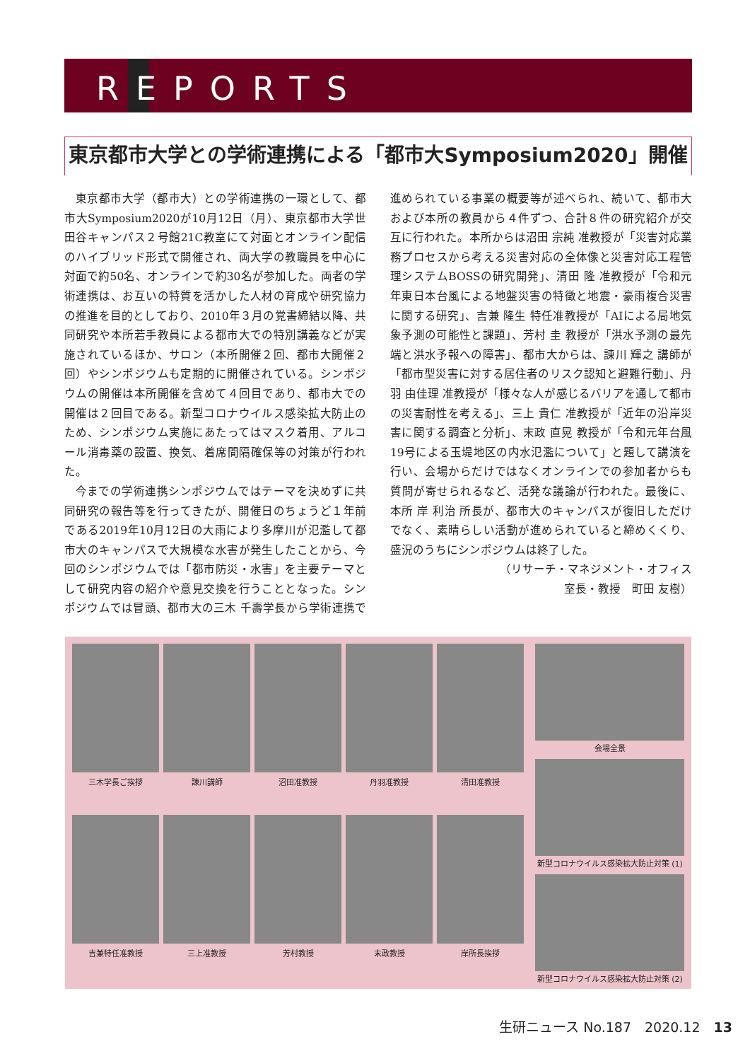REPORTS
東京都市大学との学術連携による「都市大Symposium2020」開催
東京都市大学（都市大）との学術連携の一環として、都市大Symposium2020が10月12日（月）、東京都市大学世田谷キャンパス２号館21C教室にて対面とオンライン配信のハイブリッド形式で開催され、両大学の教職員を中心に対面で約50名、オンラインで約30名が参加した。両者の学術連携は、お互いの特質を活かした人材の育成や研究協力の推進を目的としており、2010年３月の覚書締結以降、共同研究や本所若手教員による都市大での特別講義などが実施されているほか、サロン（本所開催２回、都市大開催２回）やシンポジウムも定期的に開催されている。シンポジウムの開催は本所開催を含めて４回目であり、都市大での開催は２回目である。新型コロナウイルス感染拡大防止のため、シンポジウム実施にあたってはマスク着用、アルコール消毒薬の設置、換気、着席間隔確保等の対策が行われた。
今までの学術連携シンポジウムではテーマを決めずに共同研究の報告等を行ってきたが、開催日のちょうど１年前である2019年10月12日の大雨により多摩川が氾濫して都市大のキャンパスで大規模な水害が発生したことから、今回のシンポジウムでは「都市防災・水害」を主要テーマとして研究内容の紹介や意見交換を行うこととなった。シンポジウムでは冒頭、都市大の三木 千壽学長から学術連携で進められている事業の概要等が述べられ、続いて、都市大および本所の教員から４件ずつ、合計８件の研究紹介が交互に行われた。本所からは沼田 宗純 准教授が「災害対応業務プロセスから考える災害対応の全体像と災害対応工程管理システムBOSSの研究開発」、清田 隆 准教授が「令和元年東日本台風による地盤災害の特徴と地震・豪雨複合災害に関する研究」、吉兼 隆生 特任准教授が「AIによる局地気象予測の可能性と課題」、芳村 圭 教授が「洪水予測の最先端と洪水予報への障害」、都市大からは、諌川 輝之 講師が「都市型災害に対する居住者のリスク認知と避難行動」、丹羽 由佳理 准教授が「様々な人が感じるバリアを通して都市の災害耐性を考える」、三上 貴仁 准教授が「近年の沿岸災害に関する調査と分析」、末政 直晃 教授が「令和元年台風19号による玉堤地区の内水氾濫について」と題して講演を行い、会場からだけではなくオンラインでの参加者からも質問が寄せられるなど、活発な議論が行われた。最後に、本所 岸 利治 所長が、都市大のキャンパスが復旧しただけでなく、素晴らしい活動が進められていると締めくくり、盛況のうちにシンポジウムは終了した。
（リサーチ・マネジメント・オフィス
室長・教授　町田 友樹）
三木学長ご挨拶
諌川講師
沼田准教授
丹羽准教授
清田准教授
吉兼特任准教授
三上准教授
芳村教授
末政教授
岸所長挨拶
会場全景
新型コロナウイルス感染拡大防止対策 (1)
新型コロナウイルス感染拡大防止対策 (2)
生研ニュース No.187　2020.12　13